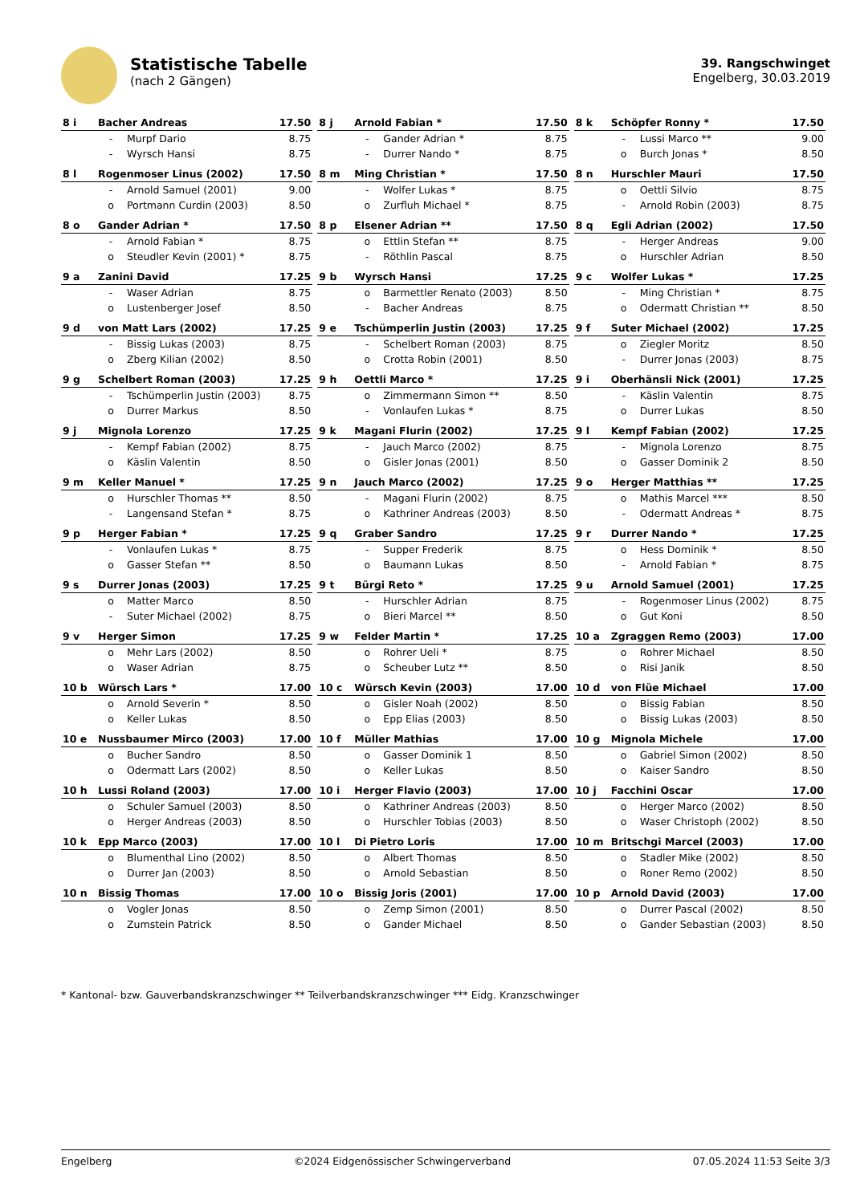Statistische Tabelle
(nach 2 Gängen)
39. Rangschwinget
Engelberg, 30.03.2019
| 8 i | Bacher Andreas | | 17.50 |
| | - | Murpf Dario | 8.75 |
| | - | Wyrsch Hansi | 8.75 |
| 8 j | Arnold Fabian * | | 17.50 |
| | - | Gander Adrian * | 8.75 |
| | - | Durrer Nando * | 8.75 |
| 8 k | Schöpfer Ronny * | | 17.50 |
| | - | Lussi Marco ** | 9.00 |
| | o | Burch Jonas * | 8.50 |
| 8 l | Rogenmoser Linus (2002) | | 17.50 |
| | - | Arnold Samuel (2001) | 9.00 |
| | o | Portmann Curdin (2003) | 8.50 |
| 8 m | Ming Christian * | | 17.50 |
| | - | Wolfer Lukas * | 8.75 |
| | o | Zurfluh Michael * | 8.75 |
| 8 n | Hurschler Mauri | | 17.50 |
| | o | Oettli Silvio | 8.75 |
| | - | Arnold Robin (2003) | 8.75 |
| 8 o | Gander Adrian * | | 17.50 |
| | - | Arnold Fabian * | 8.75 |
| | o | Steudler Kevin (2001) * | 8.75 |
| 8 p | Elsener Adrian ** | | 17.50 |
| | o | Ettlin Stefan ** | 8.75 |
| | - | Röthlin Pascal | 8.75 |
| 8 q | Egli Adrian (2002) | | 17.50 |
| | - | Herger Andreas | 9.00 |
| | o | Hurschler Adrian | 8.50 |
| 9 a | Zanini David | | 17.25 |
| | - | Waser Adrian | 8.75 |
| | o | Lustenberger Josef | 8.50 |
| 9 b | Wyrsch Hansi | | 17.25 |
| | o | Barmettler Renato (2003) | 8.50 |
| | - | Bacher Andreas | 8.75 |
| 9 c | Wolfer Lukas * | | 17.25 |
| | - | Ming Christian * | 8.75 |
| | o | Odermatt Christian ** | 8.50 |
| 9 d | von Matt Lars (2002) | | 17.25 |
| | - | Bissig Lukas (2003) | 8.75 |
| | o | Zberg Kilian (2002) | 8.50 |
| 9 e | Tschümperlin Justin (2003) | | 17.25 |
| | - | Schelbert Roman (2003) | 8.75 |
| | o | Crotta Robin (2001) | 8.50 |
| 9 f | Suter Michael (2002) | | 17.25 |
| | o | Ziegler Moritz | 8.50 |
| | - | Durrer Jonas (2003) | 8.75 |
| 9 g | Schelbert Roman (2003) | | 17.25 |
| | - | Tschümperlin Justin (2003) | 8.75 |
| | o | Durrer Markus | 8.50 |
| 9 h | Oettli Marco * | | 17.25 |
| | o | Zimmermann Simon ** | 8.50 |
| | - | Vonlaufen Lukas * | 8.75 |
| 9 i | Oberhänsli Nick (2001) | | 17.25 |
| | - | Käslin Valentin | 8.75 |
| | o | Durrer Lukas | 8.50 |
| 9 j | Mignola Lorenzo | | 17.25 |
| | - | Kempf Fabian (2002) | 8.75 |
| | o | Käslin Valentin | 8.50 |
| 9 k | Magani Flurin (2002) | | 17.25 |
| | - | Jauch Marco (2002) | 8.75 |
| | o | Gisler Jonas (2001) | 8.50 |
| 9 l | Kempf Fabian (2002) | | 17.25 |
| | - | Mignola Lorenzo | 8.75 |
| | o | Gasser Dominik 2 | 8.50 |
| 9 m | Keller Manuel * | | 17.25 |
| | o | Hurschler Thomas ** | 8.50 |
| | - | Langensand Stefan * | 8.75 |
| 9 n | Jauch Marco (2002) | | 17.25 |
| | - | Magani Flurin (2002) | 8.75 |
| | o | Kathriner Andreas (2003) | 8.50 |
| 9 o | Herger Matthias ** | | 17.25 |
| | o | Mathis Marcel *** | 8.50 |
| | - | Odermatt Andreas * | 8.75 |
| 9 p | Herger Fabian * | | 17.25 |
| | - | Vonlaufen Lukas * | 8.75 |
| | o | Gasser Stefan ** | 8.50 |
| 9 q | Graber Sandro | | 17.25 |
| | - | Supper Frederik | 8.75 |
| | o | Baumann Lukas | 8.50 |
| 9 r | Durrer Nando * | | 17.25 |
| | o | Hess Dominik * | 8.50 |
| | - | Arnold Fabian * | 8.75 |
| 9 s | Durrer Jonas (2003) | | 17.25 |
| | o | Matter Marco | 8.50 |
| | - | Suter Michael (2002) | 8.75 |
| 9 t | Bürgi Reto * | | 17.25 |
| | - | Hurschler Adrian | 8.75 |
| | o | Bieri Marcel ** | 8.50 |
| 9 u | Arnold Samuel (2001) | | 17.25 |
| | - | Rogenmoser Linus (2002) | 8.75 |
| | o | Gut Koni | 8.50 |
| 9 v | Herger Simon | | 17.25 |
| | o | Mehr Lars (2002) | 8.50 |
| | o | Waser Adrian | 8.75 |
| 9 w | Felder Martin * | | 17.25 |
| | o | Rohrer Ueli * | 8.75 |
| | o | Scheuber Lutz ** | 8.50 |
| 10 a | Zgraggen Remo (2003) | | 17.00 |
| | o | Rohrer Michael | 8.50 |
| | o | Risi Janik | 8.50 |
| 10 b | Würsch Lars * | | 17.00 |
| | o | Arnold Severin * | 8.50 |
| | o | Keller Lukas | 8.50 |
| 10 c | Würsch Kevin (2003) | | 17.00 |
| | o | Gisler Noah (2002) | 8.50 |
| | o | Epp Elias (2003) | 8.50 |
| 10 d | von Flüe Michael | | 17.00 |
| | o | Bissig Fabian | 8.50 |
| | o | Bissig Lukas (2003) | 8.50 |
| 10 e | Nussbaumer Mirco (2003) | | 17.00 |
| | o | Bucher Sandro | 8.50 |
| | o | Odermatt Lars (2002) | 8.50 |
| 10 f | Müller Mathias | | 17.00 |
| | o | Gasser Dominik 1 | 8.50 |
| | o | Keller Lukas | 8.50 |
| 10 g | Mignola Michele | | 17.00 |
| | o | Gabriel Simon (2002) | 8.50 |
| | o | Kaiser Sandro | 8.50 |
| 10 h | Lussi Roland (2003) | | 17.00 |
| | o | Schuler Samuel (2003) | 8.50 |
| | o | Herger Andreas (2003) | 8.50 |
| 10 i | Herger Flavio (2003) | | 17.00 |
| | o | Kathriner Andreas (2003) | 8.50 |
| | o | Hurschler Tobias (2003) | 8.50 |
| 10 j | Facchini Oscar | | 17.00 |
| | o | Herger Marco (2002) | 8.50 |
| | o | Waser Christoph (2002) | 8.50 |
| 10 k | Epp Marco (2003) | | 17.00 |
| | o | Blumenthal Lino (2002) | 8.50 |
| | o | Durrer Jan (2003) | 8.50 |
| 10 l | Di Pietro Loris | | 17.00 |
| | o | Albert Thomas | 8.50 |
| | o | Arnold Sebastian | 8.50 |
| 10 m | Britschgi Marcel (2003) | | 17.00 |
| | o | Stadler Mike (2002) | 8.50 |
| | o | Roner Remo (2002) | 8.50 |
| 10 n | Bissig Thomas | | 17.00 |
| | o | Vogler Jonas | 8.50 |
| | o | Zumstein Patrick | 8.50 |
| 10 o | Bissig Joris (2001) | | 17.00 |
| | o | Zemp Simon (2001) | 8.50 |
| | o | Gander Michael | 8.50 |
| 10 p | Arnold David (2003) | | 17.00 |
| | o | Durrer Pascal (2002) | 8.50 |
| | o | Gander Sebastian (2003) | 8.50 |
* Kantonal- bzw. Gauverbandskranzschwinger ** Teilverbandskranzschwinger *** Eidg. Kranzschwinger
Engelberg ©2024 Eidgenössischer Schwingerverband 07.05.2024 11:53 Seite 3/3